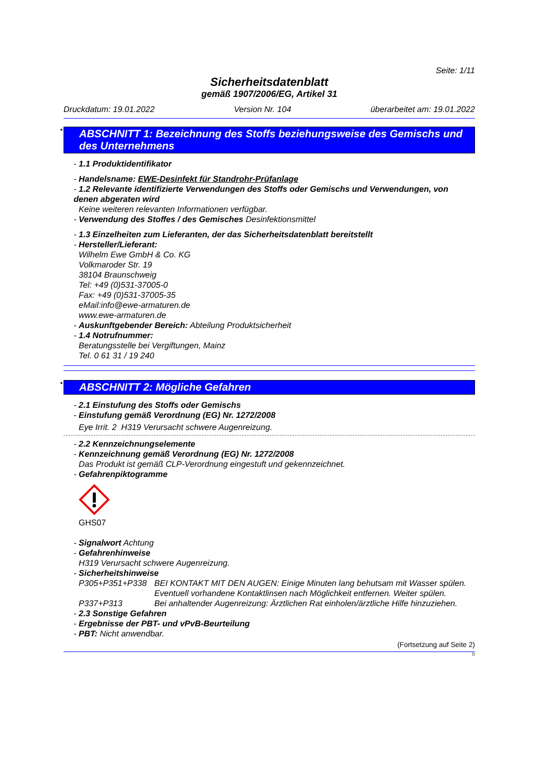Seite: 1/11
Sicherheitsdatenblatt
gemäß 1907/2006/EG, Artikel 31
Druckdatum: 19.01.2022 Version Nr. 104 überarbeitet am: 19.01.2022
* ABSCHNITT 1: Bezeichnung des Stoffs beziehungsweise des Gemischs und des Unternehmens
- 1.1 Produktidentifikator
- Handelsname: EWE-Desinfekt für Standrohr-Prüfanlage
- 1.2 Relevante identifizierte Verwendungen des Stoffs oder Gemischs und Verwendungen, von denen abgeraten wird
Keine weiteren relevanten Informationen verfügbar.
- Verwendung des Stoffes / des Gemisches Desinfektionsmittel
- 1.3 Einzelheiten zum Lieferanten, der das Sicherheitsdatenblatt bereitstellt
- Hersteller/Lieferant:
Wilhelm Ewe GmbH & Co. KG
Volkmaroder Str. 19
38104 Braunschweig
Tel: +49 (0)531-37005-0
Fax: +49 (0)531-37005-35
eMail:info@ewe-armaturen.de
www.ewe-armaturen.de
- Auskunftgebender Bereich: Abteilung Produktsicherheit
- 1.4 Notrufnummer:
Beratungsstelle bei Vergiftungen, Mainz
Tel. 0 61 31 / 19 240
* ABSCHNITT 2: Mögliche Gefahren
- 2.1 Einstufung des Stoffs oder Gemischs
- Einstufung gemäß Verordnung (EG) Nr. 1272/2008
Eye Irrit. 2 H319 Verursacht schwere Augenreizung.
- 2.2 Kennzeichnungselemente
- Kennzeichnung gemäß Verordnung (EG) Nr. 1272/2008
Das Produkt ist gemäß CLP-Verordnung eingestuft und gekennzeichnet.
- Gefahrenpiktogramme
GHS07
- Signalwort Achtung
- Gefahrenhinweise
H319 Verursacht schwere Augenreizung.
- Sicherheitshinweise
P305+P351+P338 BEI KONTAKT MIT DEN AUGEN: Einige Minuten lang behutsam mit Wasser spülen. Eventuell vorhandene Kontaktlinsen nach Möglichkeit entfernen. Weiter spülen.
P337+P313 Bei anhaltender Augenreizung: Ärztlichen Rat einholen/ärztliche Hilfe hinzuziehen.
- 2.3 Sonstige Gefahren
- Ergebnisse der PBT- und vPvB-Beurteilung
- PBT: Nicht anwendbar.
(Fortsetzung auf Seite 2)
D